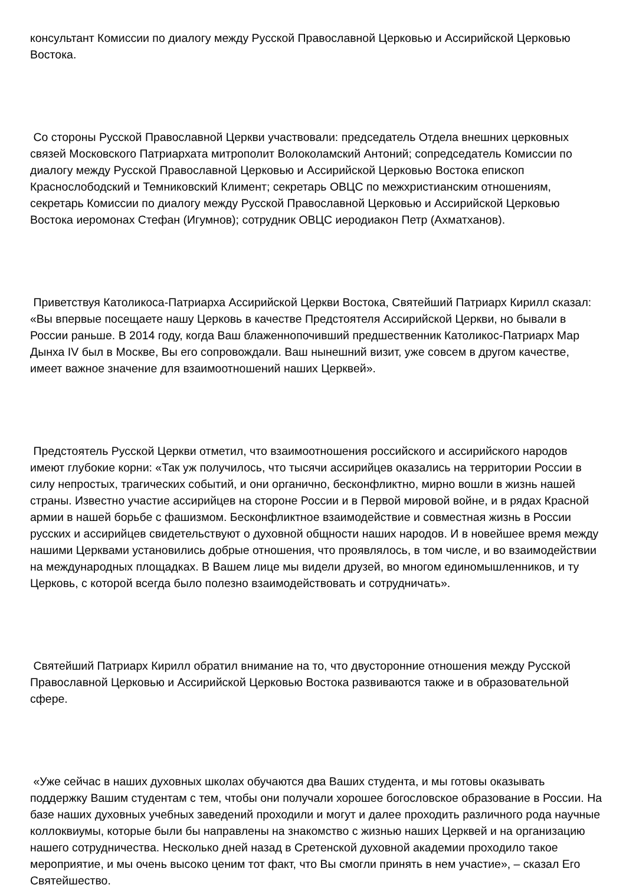консультант Комиссии по диалогу между Русской Православной Церковью и Ассирийской Церковью Востока.
Со стороны Русской Православной Церкви участвовали: председатель Отдела внешних церковных связей Московского Патриархата митрополит Волоколамский Антоний; сопредседатель Комиссии по диалогу между Русской Православной Церковью и Ассирийской Церковью Востока епископ Краснослободский и Темниковский Климент; секретарь ОВЦС по межхристианским отношениям, секретарь Комиссии по диалогу между Русской Православной Церковью и Ассирийской Церковью Востока иеромонах Стефан (Игумнов); сотрудник ОВЦС иеродиакон Петр (Ахматханов).
Приветствуя Католикоса-Патриарха Ассирийской Церкви Востока, Святейший Патриарх Кирилл сказал: «Вы впервые посещаете нашу Церковь в качестве Предстоятеля Ассирийской Церкви, но бывали в России раньше. В 2014 году, когда Ваш блаженнопочивший предшественник Католикос-Патриарх Мар Дынха IV был в Москве, Вы его сопровождали. Ваш нынешний визит, уже совсем в другом качестве, имеет важное значение для взаимоотношений наших Церквей».
Предстоятель Русской Церкви отметил, что взаимоотношения российского и ассирийского народов имеют глубокие корни: «Так уж получилось, что тысячи ассирийцев оказались на территории России в силу непростых, трагических событий, и они органично, бесконфликтно, мирно вошли в жизнь нашей страны. Известно участие ассирийцев на стороне России и в Первой мировой войне, и в рядах Красной армии в нашей борьбе с фашизмом. Бесконфликтное взаимодействие и совместная жизнь в России русских и ассирийцев свидетельствуют о духовной общности наших народов. И в новейшее время между нашими Церквами установились добрые отношения, что проявлялось, в том числе, и во взаимодействии на международных площадках. В Вашем лице мы видели друзей, во многом единомышленников, и ту Церковь, с которой всегда было полезно взаимодействовать и сотрудничать».
Святейший Патриарх Кирилл обратил внимание на то, что двусторонние отношения между Русской Православной Церковью и Ассирийской Церковью Востока развиваются также и в образовательной сфере.
«Уже сейчас в наших духовных школах обучаются два Ваших студента, и мы готовы оказывать поддержку Вашим студентам с тем, чтобы они получали хорошее богословское образование в России. На базе наших духовных учебных заведений проходили и могут и далее проходить различного рода научные коллоквиумы, которые были бы направлены на знакомство с жизнью наших Церквей и на организацию нашего сотрудничества. Несколько дней назад в Сретенской духовной академии проходило такое мероприятие, и мы очень высоко ценим тот факт, что Вы смогли принять в нем участие», – сказал Его Святейшество.